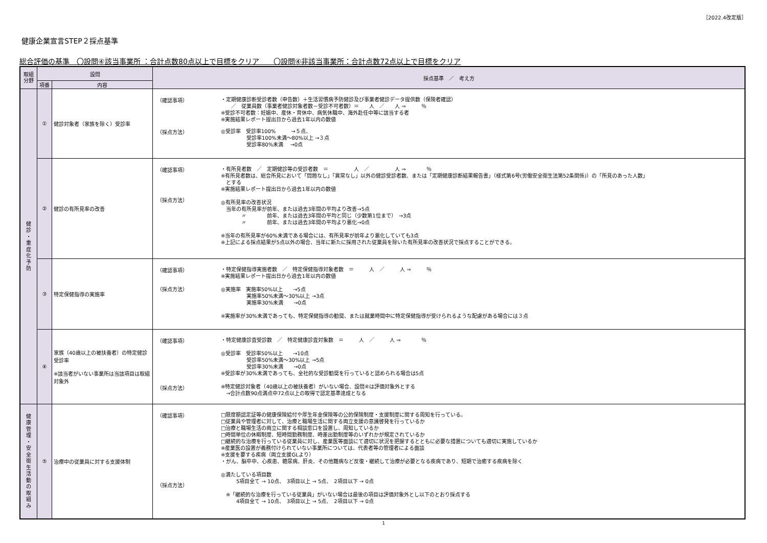［2022.4改定版］
健康企業宣言STEP２採点基準
総合評価の基準　〇設問④該当事業所 ：合計点数80点以上で目標をクリア　　〇設問④非該当事業所：合計点数72点以上で目標をクリア
| 取組 分野 | 設問 | | 採点基準 ／ 考え方 |
| --- | --- | --- | --- |
| | 項番 | 内容 | |
| 健 診 ・ 重 症 化 予 防 | ① | 健診対象者（家族を除く）受診率 | （確認事項） ・定期健康診断受診者数（申告数）＋生活習慣病予防健診及び事業者健診データ提供数（保険者確認） ／ 従業員数（事業者健診対象者数－受診不可者数）＝ 人 ／ 人 ⇒ ％ ※受診不可者数：妊娠中、産休・育休中、病気休職中、海外赴任中等に該当する者 ※実施結果レポート提出日から過去1年以内の数値 （採点方法） ◎受診率 受診率100% →５点、 受診率100%未満～80%以上 →３点 受診率80%未満 →0点 |
| | ② | 健診の有所見率の改善 | （確認事項） （採点方法） ・有所見者数 ／ 定期健診等の受診者数 ＝ 人 ／ 人 ⇒ ％ ※有所見者数は、総合所見において「問題なし」「異常なし」以外の健診受診者数、または「定期健康診断結果報告書」（様式第6号(労働安全衛生法第52条関係)）の「所見のあった人数」 とする ※実施結果レポート提出日から過去1年以内の数値 ◎有所見率の改善状況 当年の有所見率が前年、または過去3年間の平均より改善→5点 〃 前年、または過去3年間の平均と同じ（少数第1位まで） →3点 〃 前年、または過去3年間の平均より悪化→0点 ※当年の有所見率が60%未満である場合には、有所見率が前年より悪化していても3点 ※上記による採点結果が5点以外の場合、当年に新たに採用された従業員を除いた有所見率の改善状況で採点することができる。 |
| | ③ | 特定保健指導の実施率 | （確認事項） （採点方法） ・特定保健指導実施者数 ／ 特定保健指導対象者数 ＝ 人 ／ 人 ⇒ ％ ※実施結果レポート提出日から過去1年以内の数値 ◎実施率 実施率50%以上 →5点 実施率50%未満～30%以上 →3点 実施率30%未満 →0点 ※実施率が30%未満であっても、特定保健指導の勧奨、または就業時間中に特定保健指導が受けられるような配慮がある場合には３点 |
| | ④ | 家族（40歳以上の被扶養者）の特定健診受診率 ※該当者がいない事業所は当該項目は取組対象外 | （確認事項） （採点方法） ・特定健康診査受診数 ／ 特定健康診査対象数 ＝ 人 ／ 人 ⇒ ％ ◎受診率 受診率50%以上 →10点 受診率50%未満～30%以上 →5点 受診率30%未満 →0点 ※受診率が30%未満であっても、全社的な受診勧奨を行っていると認められる場合は5点 ※特定健診対象者（40歳以上の被扶養者）がいない場合、設問④は評価対象外とする →合計点数90点満点中72点以上の取得で認定基準達成となる |
| 健 康 管 理 ・ 安 全 衛 生 活 動 の 取 組 み | ⑤ | 治療中の従業員に対する支援体制 | （確認事項） （採点方法） □限度額認定証等の健康保険給付や厚生年金保険等の公的保険制度・支援制度に関する周知を行っている。 □従業員や管理者に対して、治療と職場生活に関する両立支援の意識啓発を行っているか □治療と職場生活の両立に関する相談窓口を設置し、周知しているか □時間単位の休暇制度、短時間勤務制度、時差出勤制度等のいずれかが規定されているか □継続的な治療を行っている従業員に対し、産業医等面談にて適切に状況を把握するとともに必要な措置についても適切に実施しているか ※産業医の設置が義務付けられていない事業所については、代表者等の管理者による面談 ※支援を要する疾病（両立支援GLより） ・がん、脳卒中、心疾患、糖尿病、肝炎、その他難病など反復・継続して治療が必要となる疾病であり、短期で治癒する疾病を除く ◎満たしている項目数 5項目全て → 10点、 3項目以上 → 5点、 2項目以下 → 0点 ※「継続的な治療を行っている従業員」がいない場合は最後の項目は評価対象外とし以下のとおり採点する 4項目全て → 10点、 3項目以上 → 5点、 2項目以下 → 0点 |
1